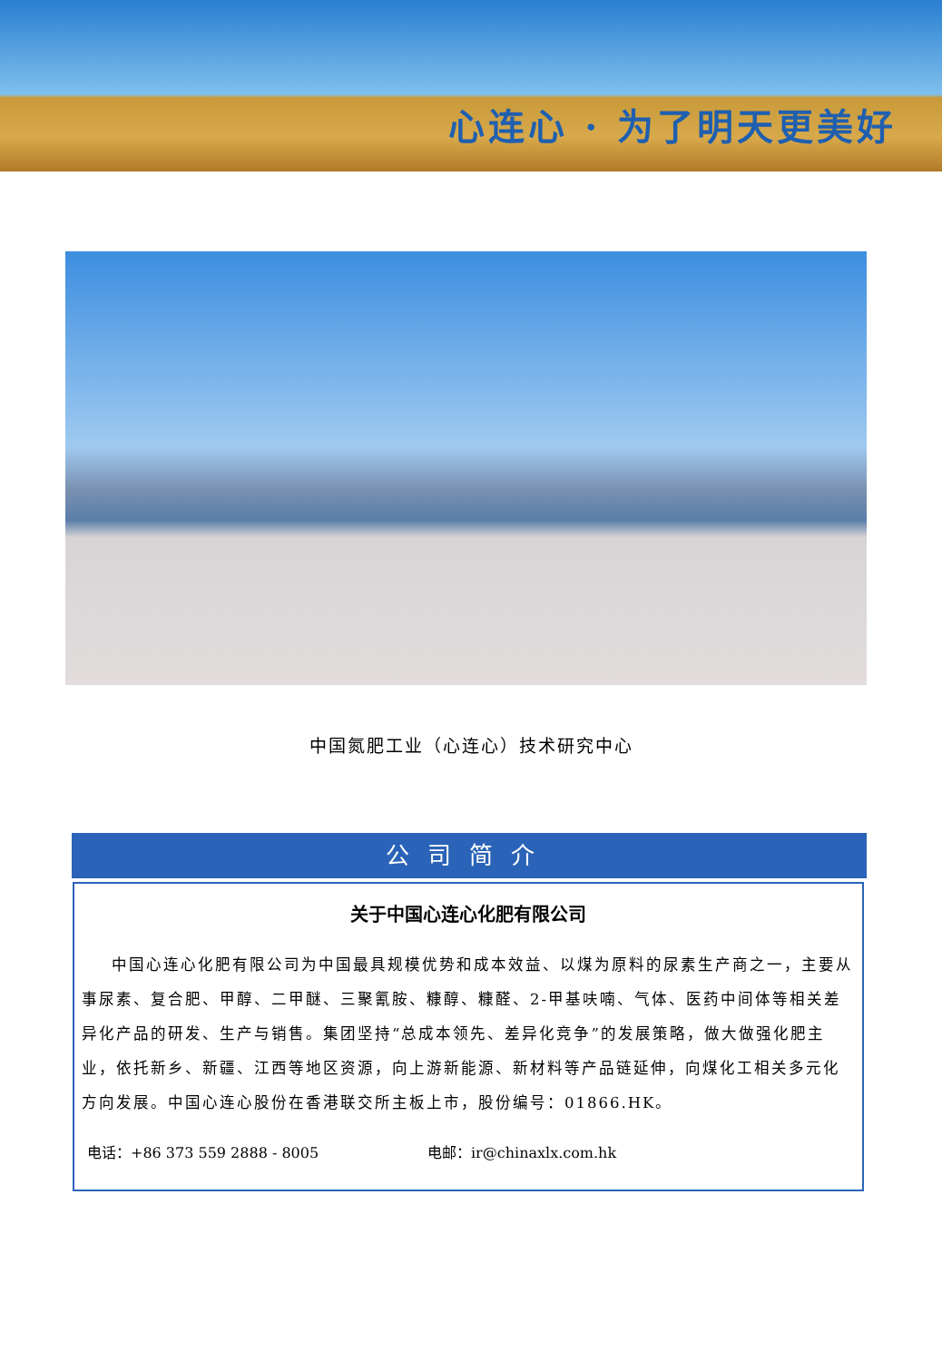心连心 · 为了明天更美好
中国氮肥工业（心连心）技术研究中心
公司简介
关于中国心连心化肥有限公司
中国心连心化肥有限公司为中国最具规模优势和成本效益、以煤为原料的尿素生产商之一，主要从事尿素、复合肥、甲醇、二甲醚、三聚氰胺、糠醇、糠醛、2-甲基呋喃、气体、医药中间体等相关差异化产品的研发、生产与销售。集团坚持“总成本领先、差异化竞争”的发展策略，做大做强化肥主业，依托新乡、新疆、江西等地区资源，向上游新能源、新材料等产品链延伸，向煤化工相关多元化方向发展。中国心连心股份在香港联交所主板上市，股份编号：01866.HK。
电话：+86 373 559 2888 - 8005 电邮：ir@chinaxlx.com.hk